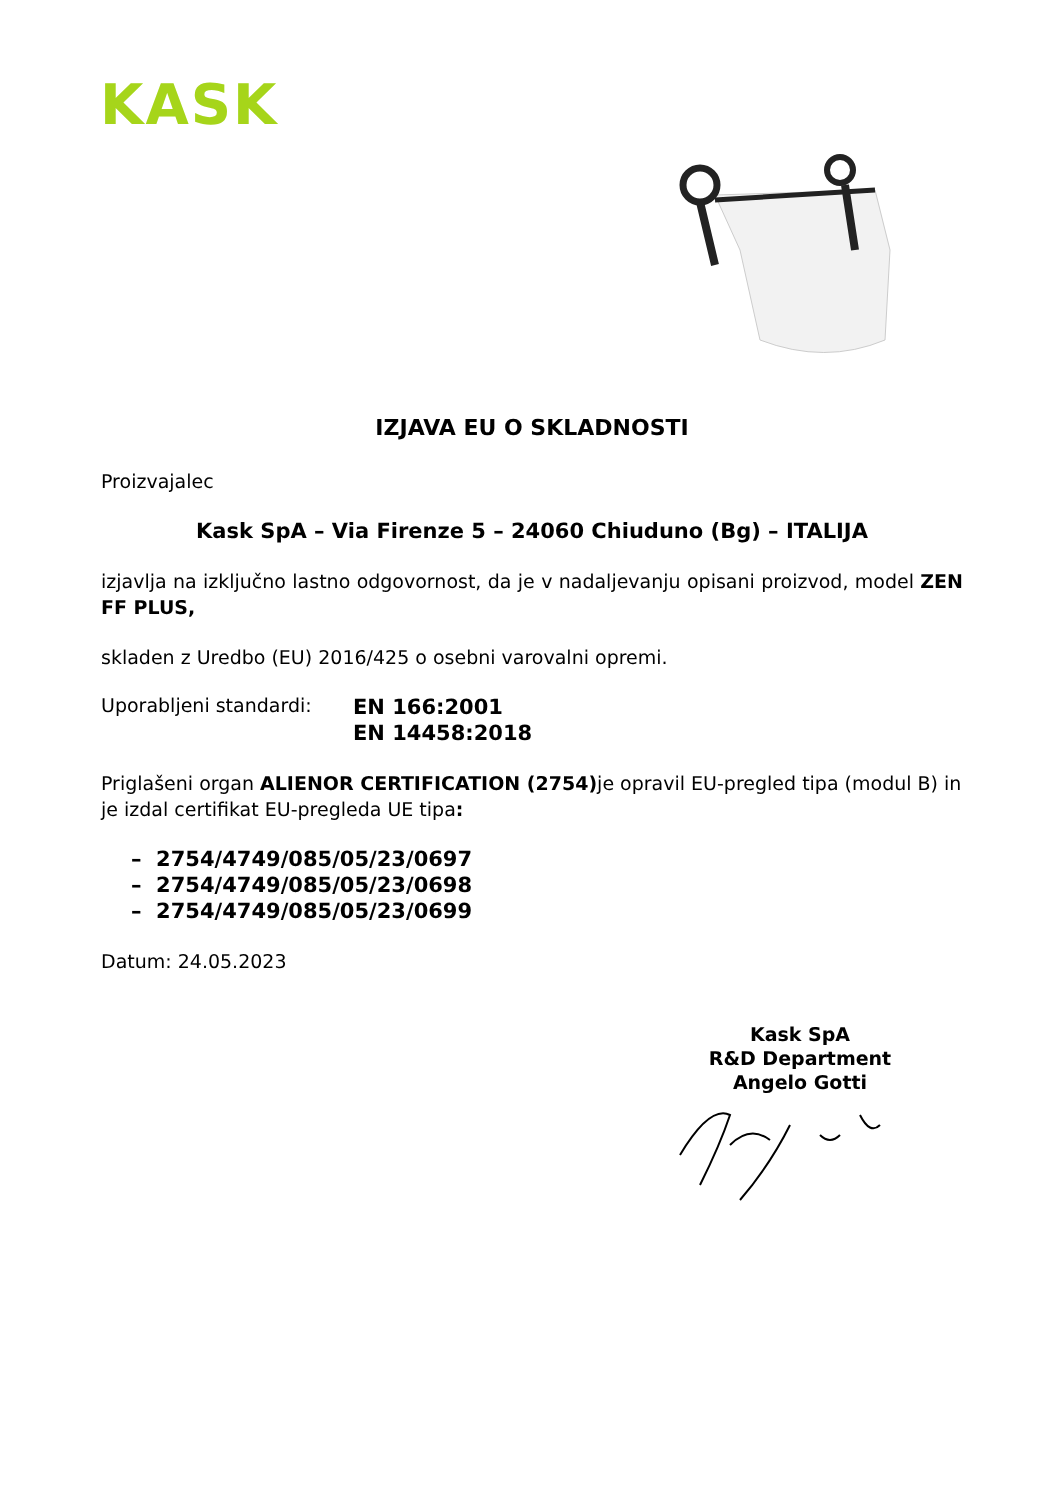KASK
IZJAVA EU O SKLADNOSTI
Proizvajalec
Kask SpA – Via Firenze 5 – 24060 Chiuduno (Bg) – ITALIJA
izjavlja na izključno lastno odgovornost, da je v nadaljevanju opisani proizvod, model ZEN FF PLUS,
skladen z Uredbo (EU) 2016/425 o osebni varovalni opremi.
Uporabljeni standardi: EN 166:2001
EN 14458:2018
Priglašeni organ ALIENOR CERTIFICATION (2754) je opravil EU-pregled tipa (modul B) in je izdal certifikat EU-pregleda UE tipa:
– 2754/4749/085/05/23/0697
– 2754/4749/085/05/23/0698
– 2754/4749/085/05/23/0699
Datum: 24.05.2023
Kask SpA
R&D Department
Angelo Gotti